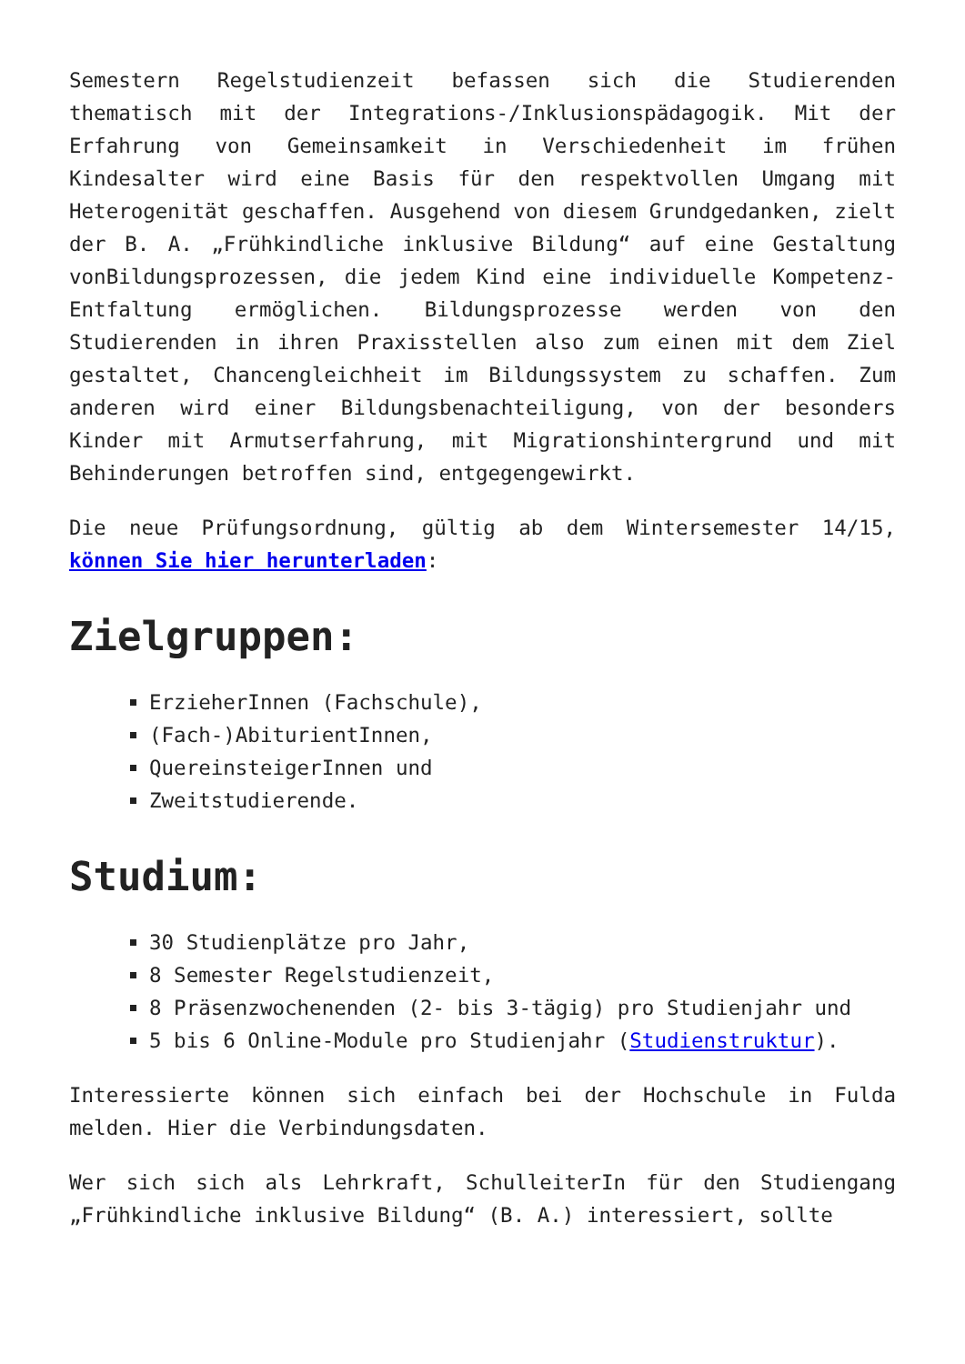Semestern Regelstudienzeit befassen sich die Studierenden thematisch mit der Integrations-/Inklusionspädagogik. Mit der Erfahrung von Gemeinsamkeit in Verschiedenheit im frühen Kindesalter wird eine Basis für den respektvollen Umgang mit Heterogenität geschaffen. Ausgehend von diesem Grundgedanken, zielt der B. A. „Frühkindliche inklusive Bildung“ auf eine Gestaltung vonBildungsprozessen, die jedem Kind eine individuelle Kompetenz-Entfaltung ermöglichen. Bildungsprozesse werden von den Studierenden in ihren Praxisstellen also zum einen mit dem Ziel gestaltet, Chancengleichheit im Bildungssystem zu schaffen. Zum anderen wird einer Bildungsbenachteiligung, von der besonders Kinder mit Armutserfahrung, mit Migrationshintergrund und mit Behinderungen betroffen sind, entgegengewirkt.
Die neue Prüfungsordnung, gültig ab dem Wintersemester 14/15, können Sie hier herunterladen:
Zielgruppen:
ErzieherInnen (Fachschule),
(Fach-)AbiturientInnen,
QuereinsteigerInnen und
Zweitstudierende.
Studium:
30 Studienplätze pro Jahr,
8 Semester Regelstudienzeit,
8 Präsenzwochenenden (2- bis 3-tägig) pro Studienjahr und
5 bis 6 Online-Module pro Studienjahr (Studienstruktur).
Interessierte können sich einfach bei der Hochschule in Fulda melden. Hier die Verbindungsdaten.
Wer sich sich als Lehrkraft, SchulleiterIn für den Studiengang „Frühkindliche inklusive Bildung“ (B. A.) interessiert, sollte